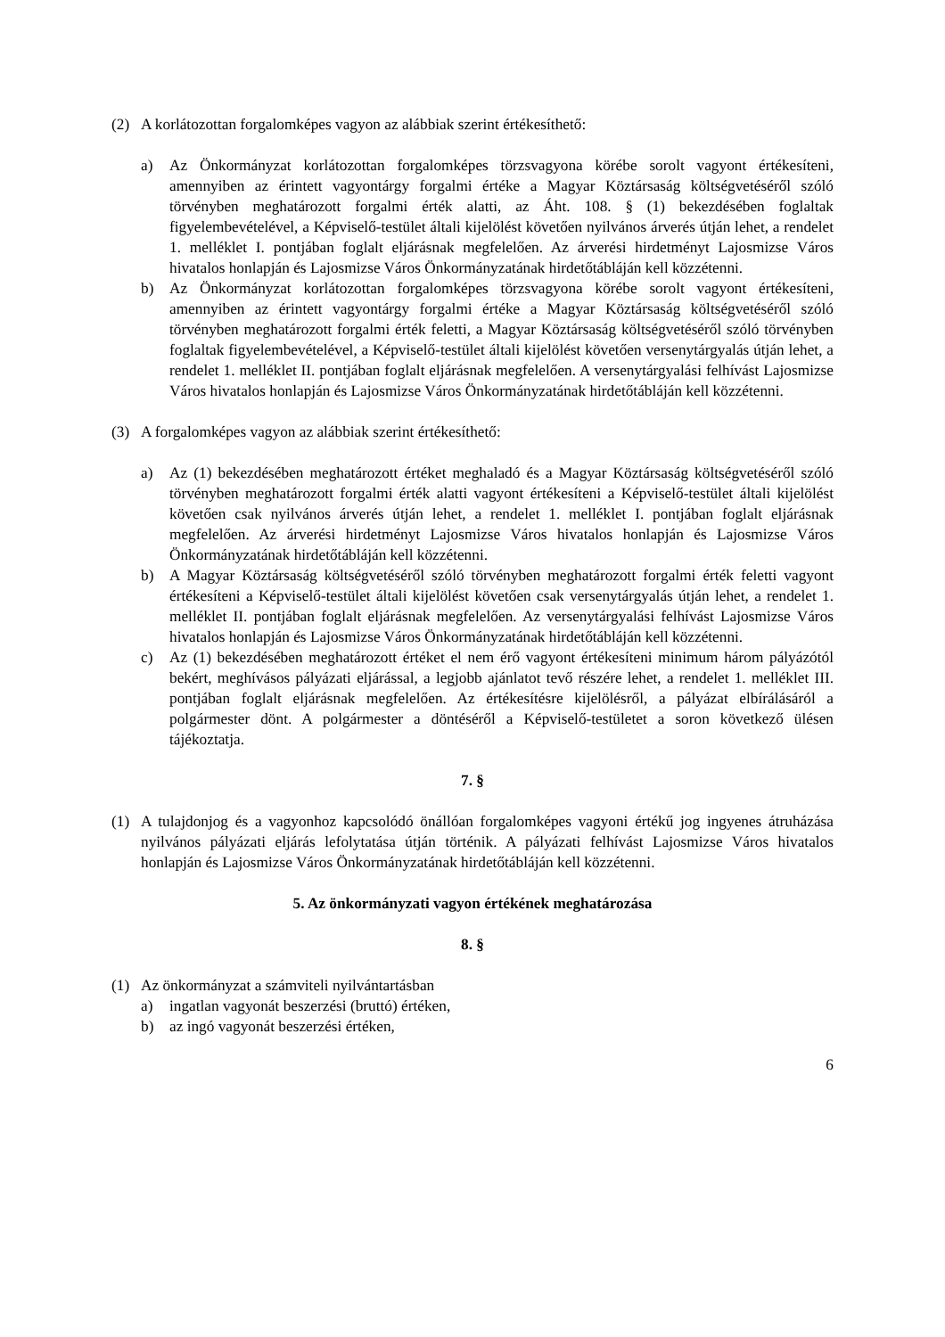(2) A korlátozottan forgalomképes vagyon az alábbiak szerint értékesíthető:
a) Az Önkormányzat korlátozottan forgalomképes törzsvagyona körébe sorolt vagyont értékesíteni, amennyiben az érintett vagyontárgy forgalmi értéke a Magyar Köztársaság költségvetéséről szóló törvényben meghatározott forgalmi érték alatti, az Áht. 108. § (1) bekezdésében foglaltak figyelembevételével, a Képviselő-testület általi kijelölést követően nyilvános árverés útján lehet, a rendelet 1. melléklet I. pontjában foglalt eljárásnak megfelelően. Az árverési hirdetményt Lajosmizse Város hivatalos honlapján és Lajosmizse Város Önkormányzatának hirdetőtábláján kell közzétenni.
b) Az Önkormányzat korlátozottan forgalomképes törzsvagyona körébe sorolt vagyont értékesíteni, amennyiben az érintett vagyontárgy forgalmi értéke a Magyar Köztársaság költségvetéséről szóló törvényben meghatározott forgalmi érték feletti, a Magyar Köztársaság költségvetéséről szóló törvényben foglaltak figyelembevételével, a Képviselő-testület általi kijelölést követően versenytárgyalás útján lehet, a rendelet 1. melléklet II. pontjában foglalt eljárásnak megfelelően. A versenytárgyalási felhívást Lajosmizse Város hivatalos honlapján és Lajosmizse Város Önkormányzatának hirdetőtábláján kell közzétenni.
(3) A forgalomképes vagyon az alábbiak szerint értékesíthető:
a) Az (1) bekezdésében meghatározott értéket meghaladó és a Magyar Köztársaság költségvetéséről szóló törvényben meghatározott forgalmi érték alatti vagyont értékesíteni a Képviselő-testület általi kijelölést követően csak nyilvános árverés útján lehet, a rendelet 1. melléklet I. pontjában foglalt eljárásnak megfelelően. Az árverési hirdetményt Lajosmizse Város hivatalos honlapján és Lajosmizse Város Önkormányzatának hirdetőtábláján kell közzétenni.
b) A Magyar Köztársaság költségvetéséről szóló törvényben meghatározott forgalmi érték feletti vagyont értékesíteni a Képviselő-testület általi kijelölést követően csak versenytárgyalás útján lehet, a rendelet 1. melléklet II. pontjában foglalt eljárásnak megfelelően. Az versenytárgyalási felhívást Lajosmizse Város hivatalos honlapján és Lajosmizse Város Önkormányzatának hirdetőtábláján kell közzétenni.
c) Az (1) bekezdésében meghatározott értéket el nem érő vagyont értékesíteni minimum három pályázótól bekért, meghívásos pályázati eljárással, a legjobb ajánlatot tevő részére lehet, a rendelet 1. melléklet III. pontjában foglalt eljárásnak megfelelően. Az értékesítésre kijelölésről, a pályázat elbírálásáról a polgármester dönt. A polgármester a döntéséről a Képviselő-testületet a soron következő ülésen tájékoztatja.
7. §
(1) A tulajdonjog és a vagyonhoz kapcsolódó önállóan forgalomképes vagyoni értékű jog ingyenes átruházása nyilvános pályázati eljárás lefolytatása útján történik. A pályázati felhívást Lajosmizse Város hivatalos honlapján és Lajosmizse Város Önkormányzatának hirdetőtábláján kell közzétenni.
5. Az önkormányzati vagyon értékének meghatározása
8. §
(1) Az önkormányzat a számviteli nyilvántartásban
a) ingatlan vagyonát beszerzési (bruttó) értéken,
b) az ingó vagyonát beszerzési értéken,
6